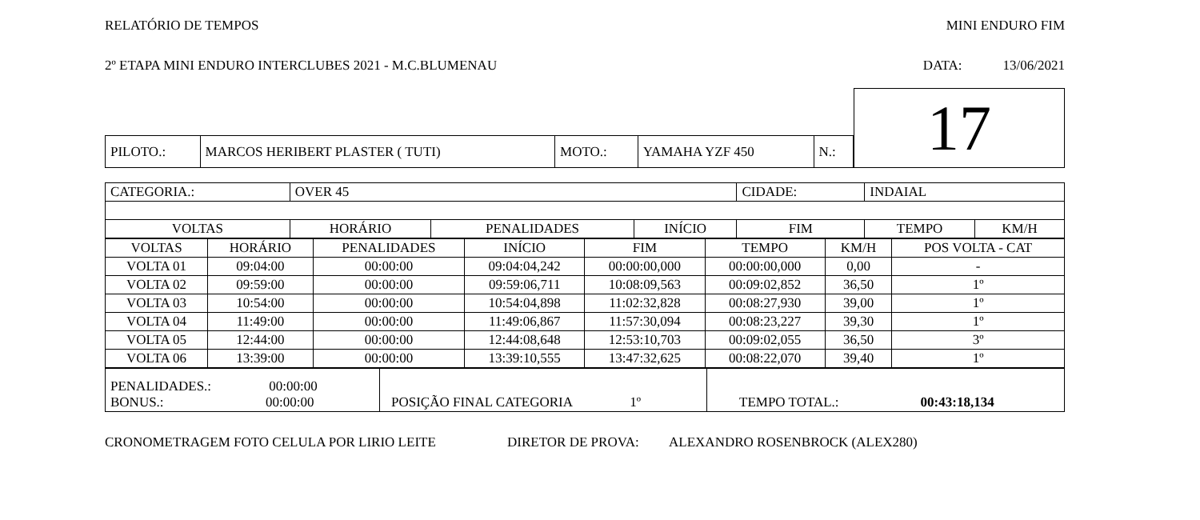RELATÓRIO DE TEMPOS MINI ENDURO FIM
2º ETAPA MINI ENDURO INTERCLUBES 2021 - M.C.BLUMENAU DATA: 13/06/2021
| | | | | | | 17 |
| PILOTO.: | MARCOS HERIBERT PLASTER ( TUTI) | MOTO.: | YAMAHA YZF 450 | N.: | | |
| CATEGORIA.: | OVER 45 | | | CIDADE: | INDAIAL | | |
| VOLTAS | HORÁRIO | PENALIDADES | INÍCIO | FIM | | TEMPO | KM/H |
| VOLTAS | HORÁRIO | PENALIDADES | INÍCIO | FIM | TEMPO | KM/H | POS VOLTA - CAT |
| --- | --- | --- | --- | --- | --- | --- | --- |
| VOLTA 01 | 09:04:00 | 00:00:00 | 09:04:04,242 | 00:00:00,000 | 00:00:00,000 | 0,00 | - |
| VOLTA 02 | 09:59:00 | 00:00:00 | 09:59:06,711 | 10:08:09,563 | 00:09:02,852 | 36,50 | 1º |
| VOLTA 03 | 10:54:00 | 00:00:00 | 10:54:04,898 | 11:02:32,828 | 00:08:27,930 | 39,00 | 1º |
| VOLTA 04 | 11:49:00 | 00:00:00 | 11:49:06,867 | 11:57:30,094 | 00:08:23,227 | 39,30 | 1º |
| VOLTA 05 | 12:44:00 | 00:00:00 | 12:44:08,648 | 12:53:10,703 | 00:09:02,055 | 36,50 | 3º |
| VOLTA 06 | 13:39:00 | 00:00:00 | 13:39:10,555 | 13:47:32,625 | 00:08:22,070 | 39,40 | 1º |
| PENALIDADES.: 00:00:00 BONUS.: 00:00:00 | POSIÇÃO FINAL CATEGORIA 1º | TEMPO TOTAL.: 00:43:18,134 |
CRONOMETRAGEM FOTO CELULA POR LIRIO LEITE DIRETOR DE PROVA: ALEXANDRO ROSENBROCK (ALEX280)